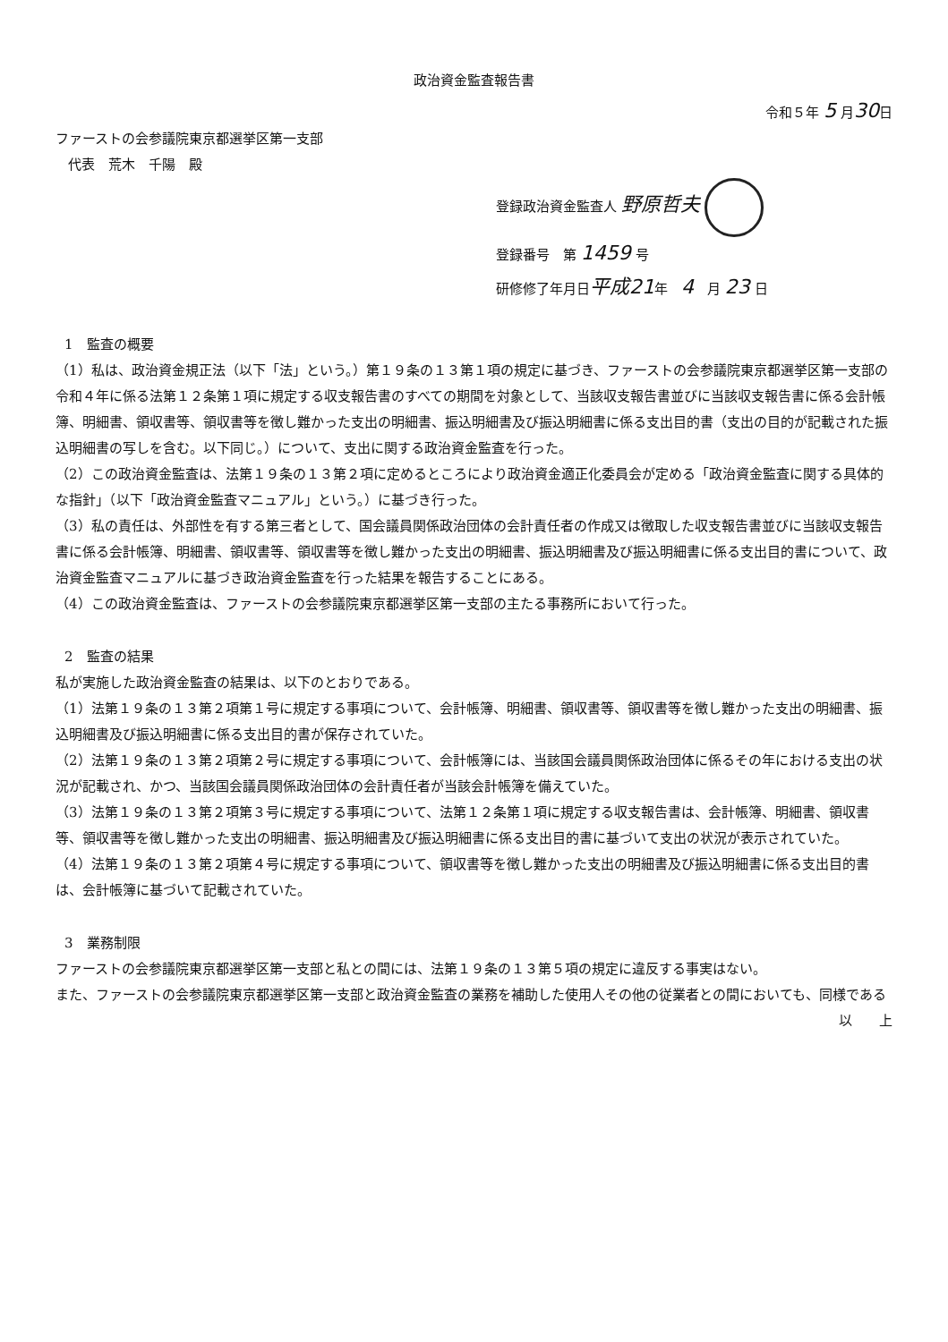政治資金監査報告書
令和５年 5 月30日
ファーストの会参議院東京都選挙区第一支部
代表　荒木　千陽　殿
登録政治資金監査人 野原哲夫
登録番号　第 1459 号
研修修了年月日平成21年　4　月 23 日
1　監査の概要
（1）私は、政治資金規正法（以下「法」という。）第１９条の１３第１項の規定に基づき、ファーストの会参議院東京都選挙区第一支部の令和４年に係る法第１２条第１項に規定する収支報告書のすべての期間を対象として、当該収支報告書並びに当該収支報告書に係る会計帳簿、明細書、領収書等、領収書等を徴し難かった支出の明細書、振込明細書及び振込明細書に係る支出目的書（支出の目的が記載された振込明細書の写しを含む。以下同じ。）について、支出に関する政治資金監査を行った。
（2）この政治資金監査は、法第１９条の１３第２項に定めるところにより政治資金適正化委員会が定める「政治資金監査に関する具体的な指針」（以下「政治資金監査マニュアル」という。）に基づき行った。
（3）私の責任は、外部性を有する第三者として、国会議員関係政治団体の会計責任者の作成又は徴取した収支報告書並びに当該収支報告書に係る会計帳簿、明細書、領収書等、領収書等を徴し難かった支出の明細書、振込明細書及び振込明細書に係る支出目的書について、政治資金監査マニュアルに基づき政治資金監査を行った結果を報告することにある。
（4）この政治資金監査は、ファーストの会参議院東京都選挙区第一支部の主たる事務所において行った。
2　監査の結果
私が実施した政治資金監査の結果は、以下のとおりである。
（1）法第１９条の１３第２項第１号に規定する事項について、会計帳簿、明細書、領収書等、領収書等を徴し難かった支出の明細書、振込明細書及び振込明細書に係る支出目的書が保存されていた。
（2）法第１９条の１３第２項第２号に規定する事項について、会計帳簿には、当該国会議員関係政治団体に係るその年における支出の状況が記載され、かつ、当該国会議員関係政治団体の会計責任者が当該会計帳簿を備えていた。
（3）法第１９条の１３第２項第３号に規定する事項について、法第１２条第１項に規定する収支報告書は、会計帳簿、明細書、領収書等、領収書等を徴し難かった支出の明細書、振込明細書及び振込明細書に係る支出目的書に基づいて支出の状況が表示されていた。
（4）法第１９条の１３第２項第４号に規定する事項について、領収書等を徴し難かった支出の明細書及び振込明細書に係る支出目的書は、会計帳簿に基づいて記載されていた。
3　業務制限
ファーストの会参議院東京都選挙区第一支部と私との間には、法第１９条の１３第５項の規定に違反する事実はない。
また、ファーストの会参議院東京都選挙区第一支部と政治資金監査の業務を補助した使用人その他の従業者との間においても、同様である
以　　上